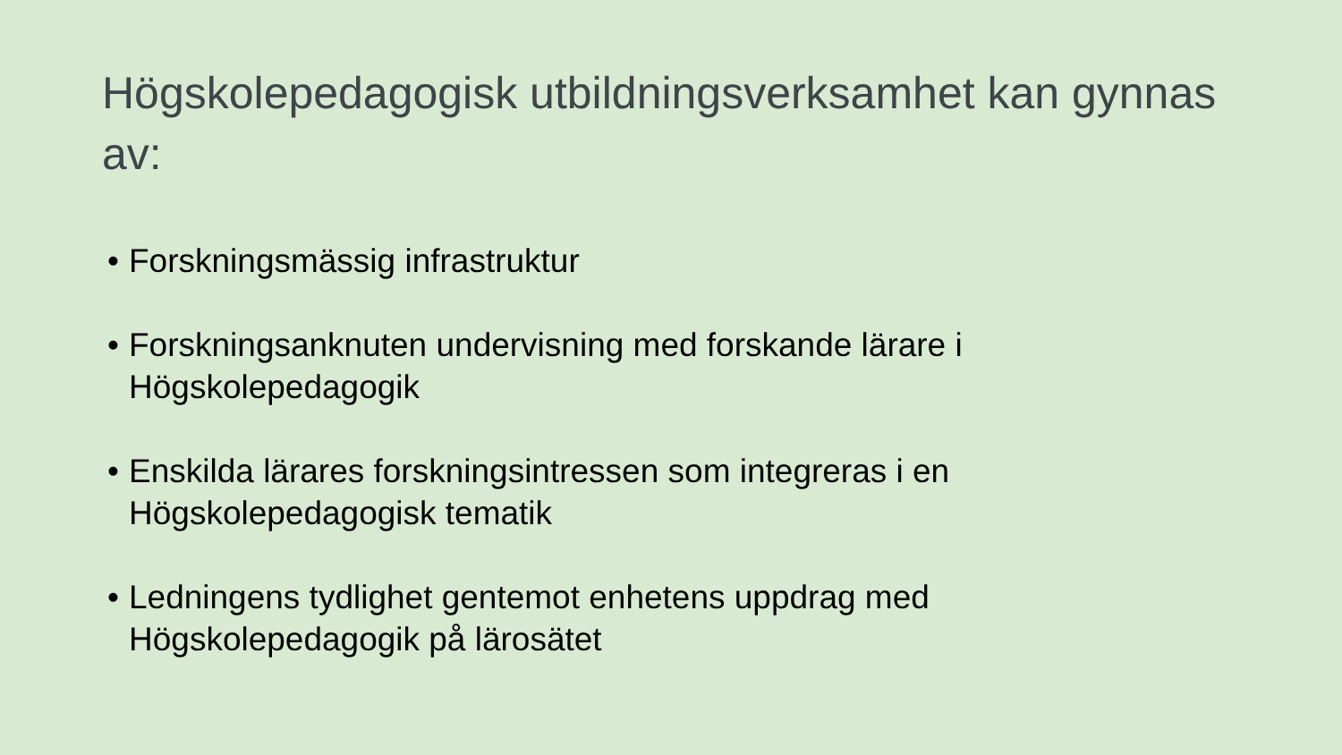Högskolepedagogisk utbildningsverksamhet kan gynnas av:
• Forskningsmässig infrastruktur
• Forskningsanknuten undervisning med forskande lärare i Högskolepedagogik
• Enskilda lärares forskningsintressen som integreras i en Högskolepedagogisk tematik
• Ledningens tydlighet gentemot enhetens uppdrag med Högskolepedagogik på lärosätet